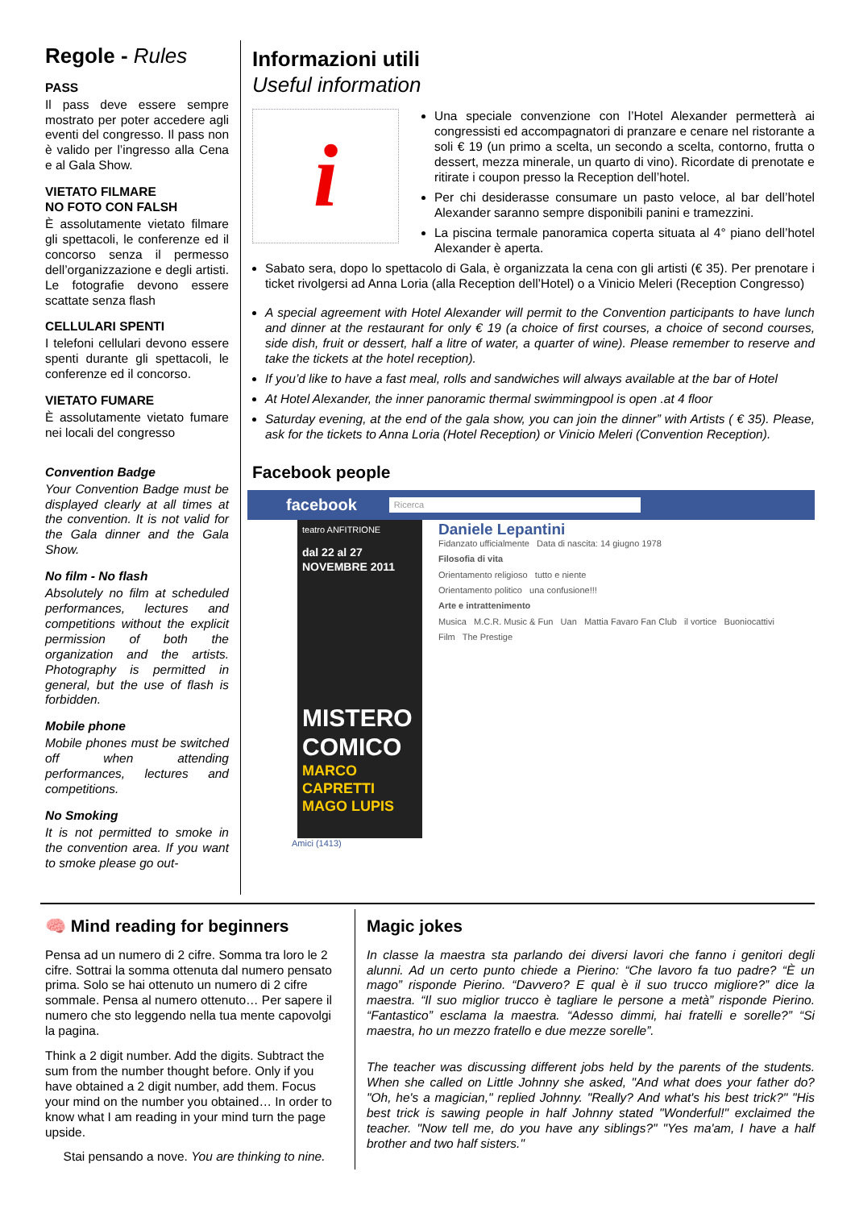Regole - Rules
PASS
Il pass deve essere sempre mostrato per poter accedere agli eventi del congresso. Il pass non è valido per l’ingresso alla Cena e al Gala Show.
VIETATO FILMARE
NO FOTO CON FALSH
È assolutamente vietato filmare gli spettacoli, le conferenze ed il concorso senza il permesso dell’organizzazione e degli artisti. Le fotografie devono essere scattate senza flash
CELLULARI SPENTI
I telefoni cellulari devono essere spenti durante gli spettacoli, le conferenze ed il concorso.
VIETATO FUMARE
È assolutamente vietato fumare nei locali del congresso
Convention Badge
Your Convention Badge must be displayed clearly at all times at the convention. It is not valid for the Gala dinner and the Gala Show.
No film - No flash
Absolutely no film at scheduled performances, lectures and competitions without the explicit permission of both the organization and the artists. Photography is permitted in general, but the use of flash is forbidden.
Mobile phone
Mobile phones must be switched off when attending performances, lectures and competitions.
No Smoking
It is not permitted to smoke in the convention area. If you want to smoke please go out-
Informazioni utili
Useful information
i
Una speciale convenzione con l’Hotel Alexander permetterà ai congressisti ed accompagnatori di pranzare e cenare nel ristorante a soli € 19 (un primo a scelta, un secondo a scelta, contorno, frutta o dessert, mezza minerale, un quarto di vino). Ricordate di prenotate e ritirate i coupon presso la Reception dell’hotel.
Per chi desiderasse consumare un pasto veloce, al bar dell’hotel Alexander saranno sempre disponibili panini e tramezzini.
La piscina termale panoramica coperta situata al 4° piano dell’hotel Alexander è aperta.
Sabato sera, dopo lo spettacolo di Gala, è organizzata la cena con gli artisti (€ 35). Per prenotare i ticket rivolgersi ad Anna Loria (alla Reception dell’Hotel) o a Vinicio Meleri (Reception Congresso)
A special agreement with Hotel Alexander will permit to the Convention participants to have lunch and dinner at the restaurant for only € 19 (a choice of first courses, a choice of second courses, side dish, fruit or dessert, half a litre of water, a quarter of wine). Please remember to reserve and take the tickets at the hotel reception).
If you’d like to have a fast meal, rolls and sandwiches will always available at the bar of Hotel
At Hotel Alexander, the inner panoramic thermal swimmingpool is open .at 4 floor
Saturday evening, at the end of the gala show, you can join the dinner” with Artists ( € 35). Please, ask for the tickets to Anna Loria (Hotel Reception) or Vinicio Meleri (Convention Reception).
Facebook people
facebook Ricerca
teatro ANFITRIONE
dal 22 al 27 NOVEMBRE 2011
MISTERO COMICO
MARCO CAPRETTI
MAGO LUPIS
Daniele Lepantini
Fidanzato ufficialmente Data di nascita: 14 giugno 1978
Filosofia di vita
Orientamento religioso tutto e niente
Orientamento politico una confusione!!!
Arte e intrattenimento
Musica M.C.R. Music & Fun Uan Mattia Favaro Fan Club il vortice Buoniocattivi
Film The Prestige
Amici (1413)
🧠 Mind reading for beginners
Pensa ad un numero di 2 cifre. Somma tra loro le 2 cifre. Sottrai la somma ottenuta dal numero pensato prima. Solo se hai ottenuto un numero di 2 cifre sommale. Pensa al numero ottenuto… Per sapere il numero che sto leggendo nella tua mente capovolgi la pagina.
Think a 2 digit number. Add the digits. Subtract the sum from the number thought before. Only if you have obtained a 2 digit number, add them. Focus your mind on the number you obtained… In order to know what I am reading in your mind turn the page upside.
Stai pensando a nove. You are thinking to nine.
Magic jokes
In classe la maestra sta parlando dei diversi lavori che fanno i genitori degli alunni. Ad un certo punto chiede a Pierino: “Che lavoro fa tuo padre? “È un mago” risponde Pierino. “Davvero? E qual è il suo trucco migliore?” dice la maestra. “Il suo miglior trucco è tagliare le persone a metà” risponde Pierino. “Fantastico” esclama la maestra. “Adesso dimmi, hai fratelli e sorelle?” “Si maestra, ho un mezzo fratello e due mezze sorelle”.
The teacher was discussing different jobs held by the parents of the students. When she called on Little Johnny she asked, "And what does your father do? "Oh, he's a magician," replied Johnny. "Really? And what's his best trick?" "His best trick is sawing people in half Johnny stated "Wonderful!" exclaimed the teacher. "Now tell me, do you have any siblings?" "Yes ma'am, I have a half brother and two half sisters."